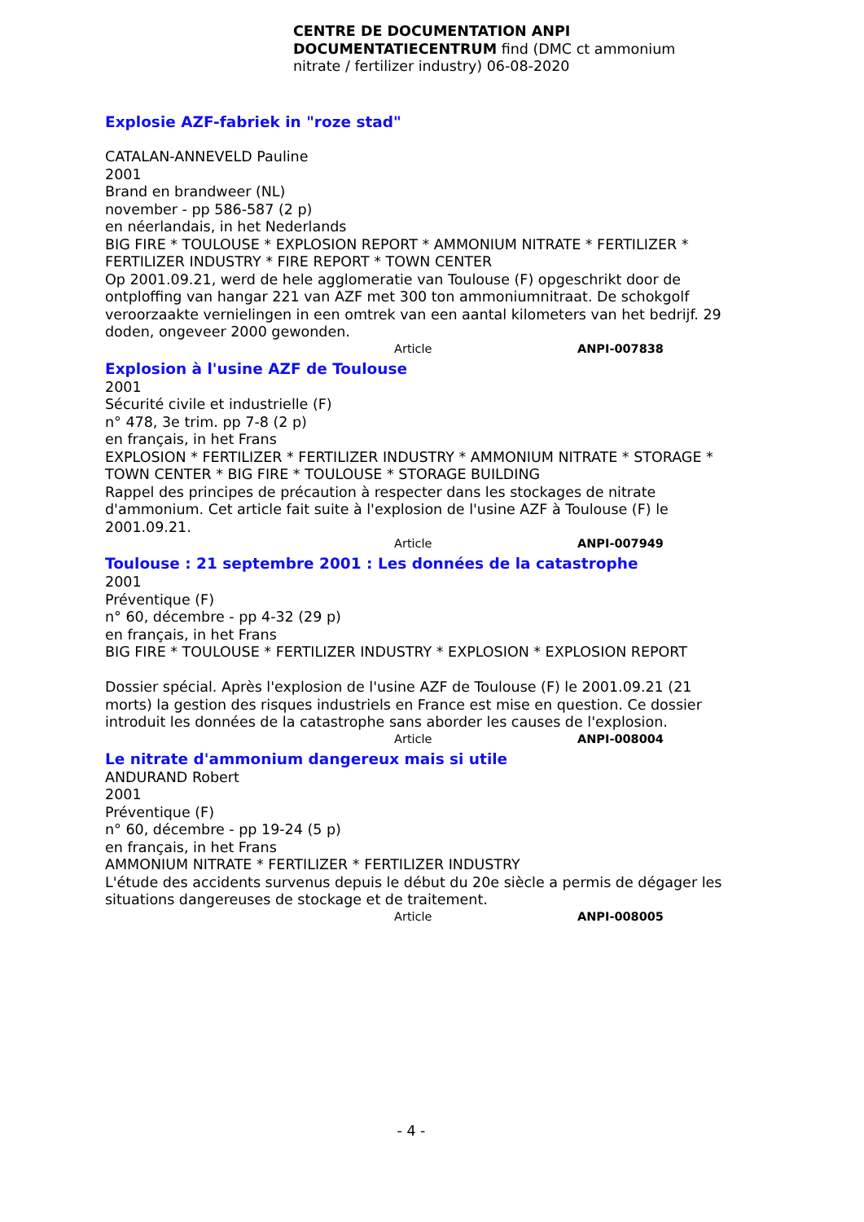CENTRE DE DOCUMENTATION ANPI
DOCUMENTATIECENTRUM find (DMC ct ammonium nitrate / fertilizer industry) 06-08-2020
Explosie AZF-fabriek in "roze stad"
CATALAN-ANNEVELD Pauline
2001
Brand en brandweer (NL)
november - pp 586-587 (2 p)
en néerlandais, in het Nederlands
BIG FIRE * TOULOUSE * EXPLOSION REPORT * AMMONIUM NITRATE * FERTILIZER * FERTILIZER INDUSTRY * FIRE REPORT * TOWN CENTER
Op 2001.09.21, werd de hele agglomeratie van Toulouse (F) opgeschrikt door de ontploffing van hangar 221 van AZF met 300 ton ammoniumnitraat. De schokgolf veroorzaakte vernielingen in een omtrek van een aantal kilometers van het bedrijf. 29 doden, ongeveer 2000 gewonden.
Article ANPI-007838
Explosion à l'usine AZF de Toulouse
2001
Sécurité civile et industrielle (F)
n° 478, 3e trim. pp 7-8 (2 p)
en français, in het Frans
EXPLOSION * FERTILIZER * FERTILIZER INDUSTRY * AMMONIUM NITRATE * STORAGE * TOWN CENTER * BIG FIRE * TOULOUSE * STORAGE BUILDING
Rappel des principes de précaution à respecter dans les stockages de nitrate d'ammonium. Cet article fait suite à l'explosion de l'usine AZF à Toulouse (F) le 2001.09.21.
Article ANPI-007949
Toulouse : 21 septembre 2001 : Les données de la catastrophe
2001
Préventique (F)
n° 60, décembre - pp 4-32 (29 p)
en français, in het Frans
BIG FIRE * TOULOUSE * FERTILIZER INDUSTRY * EXPLOSION * EXPLOSION REPORT
Dossier spécial. Après l'explosion de l'usine AZF de Toulouse (F) le 2001.09.21 (21 morts) la gestion des risques industriels en France est mise en question. Ce dossier introduit les données de la catastrophe sans aborder les causes de l'explosion.
Article ANPI-008004
Le nitrate d'ammonium dangereux mais si utile
ANDURAND Robert
2001
Préventique (F)
n° 60, décembre - pp 19-24 (5 p)
en français, in het Frans
AMMONIUM NITRATE * FERTILIZER * FERTILIZER INDUSTRY
L'étude des accidents survenus depuis le début du 20e siècle a permis de dégager les situations dangereuses de stockage et de traitement.
Article ANPI-008005
- 4 -